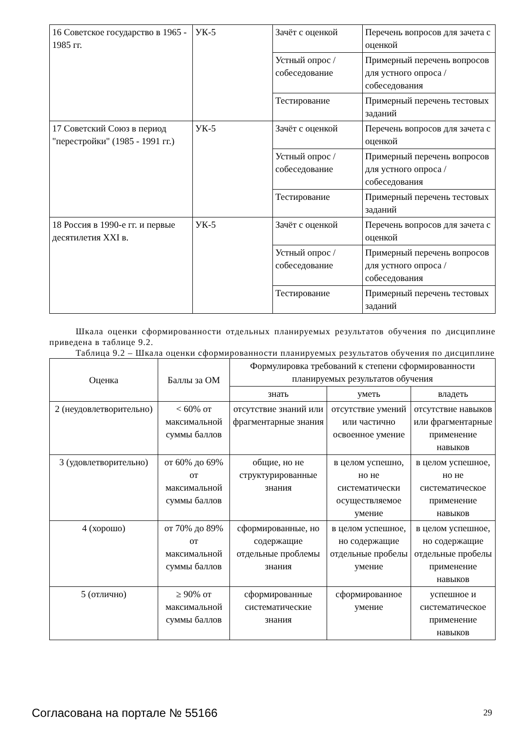| 16 Советское государство в 1965 - 1985 гг. | УК-5 | Зачёт с оценкой | Перечень вопросов для зачета с оценкой |
| | | Устный опрос / собеседование | Примерный перечень вопросов для устного опроса / собеседования |
| | | Тестирование | Примерный перечень тестовых заданий |
| 17 Советский Союз в период "перестройки" (1985 - 1991 гг.) | УК-5 | Зачёт с оценкой | Перечень вопросов для зачета с оценкой |
| | | Устный опрос / собеседование | Примерный перечень вопросов для устного опроса / собеседования |
| | | Тестирование | Примерный перечень тестовых заданий |
| 18 Россия в 1990-е гг. и первые десятилетия XXI в. | УК-5 | Зачёт с оценкой | Перечень вопросов для зачета с оценкой |
| | | Устный опрос / собеседование | Примерный перечень вопросов для устного опроса / собеседования |
| | | Тестирование | Примерный перечень тестовых заданий |
Шкала оценки сформированности отдельных планируемых результатов обучения по дисциплине приведена в таблице 9.2.
Таблица 9.2 – Шкала оценки сформированности планируемых результатов обучения по дисциплине
| Оценка | Баллы за ОМ | Формулировка требований к степени сформированности планируемых результатов обучения | | |
| --- | --- | --- | --- | --- |
| | | знать | уметь | владеть |
| 2 (неудовлетворительно) | < 60% от максимальной суммы баллов | отсутствие знаний или фрагментарные знания | отсутствие умений или частично освоенное умение | отсутствие навыков или фрагментарные применение навыков |
| 3 (удовлетворительно) | от 60% до 69% от максимальной суммы баллов | общие, но не структурированные знания | в целом успешно, но не систематически осуществляемое умение | в целом успешное, но не систематическое применение навыков |
| 4 (хорошо) | от 70% до 89% от максимальной суммы баллов | сформированные, но содержащие отдельные проблемы знания | в целом успешное, но содержащие отдельные пробелы умение | в целом успешное, но содержащие отдельные пробелы применение навыков |
| 5 (отлично) | ≥ 90% от максимальной суммы баллов | сформированные систематические знания | сформированное умение | успешное и систематическое применение навыков |
Согласована на портале № 55166 29